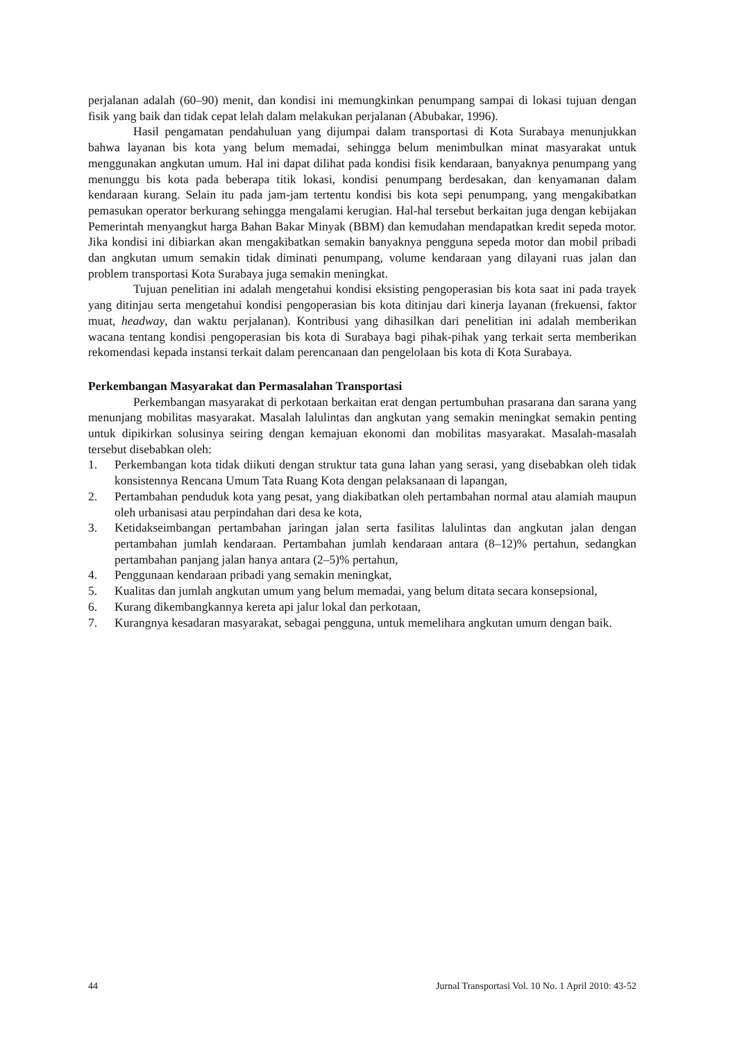perjalanan adalah (60–90) menit, dan kondisi ini memungkinkan penumpang sampai di lokasi tujuan dengan fisik yang baik dan tidak cepat lelah dalam melakukan perjalanan (Abubakar, 1996).
Hasil pengamatan pendahuluan yang dijumpai dalam transportasi di Kota Surabaya menunjukkan bahwa layanan bis kota yang belum memadai, sehingga belum menimbulkan minat masyarakat untuk menggunakan angkutan umum. Hal ini dapat dilihat pada kondisi fisik kendaraan, banyaknya penumpang yang menunggu bis kota pada beberapa titik lokasi, kondisi penumpang berdesakan, dan kenyamanan dalam kendaraan kurang. Selain itu pada jam-jam tertentu kondisi bis kota sepi penumpang, yang mengakibatkan pemasukan operator berkurang sehingga mengalami kerugian. Hal-hal tersebut berkaitan juga dengan kebijakan Pemerintah menyangkut harga Bahan Bakar Minyak (BBM) dan kemudahan mendapatkan kredit sepeda motor. Jika kondisi ini dibiarkan akan mengakibatkan semakin banyaknya pengguna sepeda motor dan mobil pribadi dan angkutan umum semakin tidak diminati penumpang, volume kendaraan yang dilayani ruas jalan dan problem transportasi Kota Surabaya juga semakin meningkat.
Tujuan penelitian ini adalah mengetahui kondisi eksisting pengoperasian bis kota saat ini pada trayek yang ditinjau serta mengetahui kondisi pengoperasian bis kota ditinjau dari kinerja layanan (frekuensi, faktor muat, headway, dan waktu perjalanan). Kontribusi yang dihasilkan dari penelitian ini adalah memberikan wacana tentang kondisi pengoperasian bis kota di Surabaya bagi pihak-pihak yang terkait serta memberikan rekomendasi kepada instansi terkait dalam perencanaan dan pengelolaan bis kota di Kota Surabaya.
Perkembangan Masyarakat dan Permasalahan Transportasi
Perkembangan masyarakat di perkotaan berkaitan erat dengan pertumbuhan prasarana dan sarana yang menunjang mobilitas masyarakat. Masalah lalulintas dan angkutan yang semakin meningkat semakin penting untuk dipikirkan solusinya seiring dengan kemajuan ekonomi dan mobilitas masyarakat. Masalah-masalah tersebut disebabkan oleh:
1. Perkembangan kota tidak diikuti dengan struktur tata guna lahan yang serasi, yang disebabkan oleh tidak konsistennya Rencana Umum Tata Ruang Kota dengan pelaksanaan di lapangan,
2. Pertambahan penduduk kota yang pesat, yang diakibatkan oleh pertambahan normal atau alamiah maupun oleh urbanisasi atau perpindahan dari desa ke kota,
3. Ketidakseimbangan pertambahan jaringan jalan serta fasilitas lalulintas dan angkutan jalan dengan pertambahan jumlah kendaraan. Pertambahan jumlah kendaraan antara (8–12)% pertahun, sedangkan pertambahan panjang jalan hanya antara (2–5)% pertahun,
4. Penggunaan kendaraan pribadi yang semakin meningkat,
5. Kualitas dan jumlah angkutan umum yang belum memadai, yang belum ditata secara konsepsional,
6. Kurang dikembangkannya kereta api jalur lokal dan perkotaan,
7. Kurangnya kesadaran masyarakat, sebagai pengguna, untuk memelihara angkutan umum dengan baik.
44 Jurnal Transportasi Vol. 10 No. 1 April 2010: 43-52